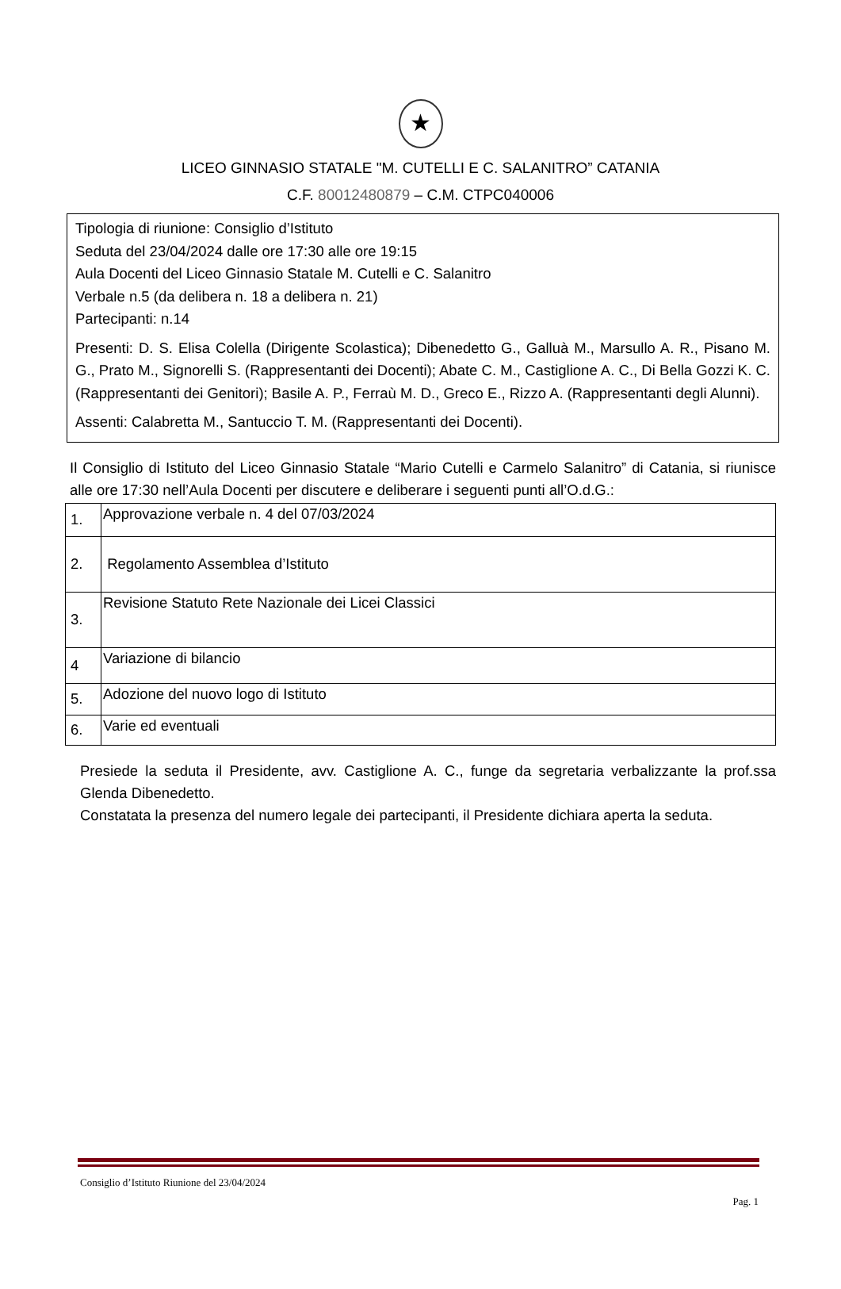★
LICEO GINNASIO STATALE "M. CUTELLI E C. SALANITRO” CATANIA
C.F. 80012480879 – C.M. CTPC040006
Tipologia di riunione: Consiglio d’Istituto
Seduta del 23/04/2024 dalle ore 17:30 alle ore 19:15
Aula Docenti del Liceo Ginnasio Statale M. Cutelli e C. Salanitro
Verbale n.5 (da delibera n. 18 a delibera n. 21)
Partecipanti: n.14
Presenti: D. S. Elisa Colella (Dirigente Scolastica); Dibenedetto G., Galluà M., Marsullo A. R., Pisano M. G., Prato M., Signorelli S. (Rappresentanti dei Docenti); Abate C. M., Castiglione A. C., Di Bella Gozzi K. C. (Rappresentanti dei Genitori); Basile A. P., Ferraù M. D., Greco E., Rizzo A. (Rappresentanti degli Alunni).
Assenti: Calabretta M., Santuccio T. M. (Rappresentanti dei Docenti).
Il Consiglio di Istituto del Liceo Ginnasio Statale “Mario Cutelli e Carmelo Salanitro” di Catania, si riunisce alle ore 17:30 nell’Aula Docenti per discutere e deliberare i seguenti punti all’O.d.G.:
| 1. | Approvazione verbale n. 4 del 07/03/2024 |
| 2. | Regolamento Assemblea d’Istituto |
| 3. | Revisione Statuto Rete Nazionale dei Licei Classici |
| 4 | Variazione di bilancio |
| 5. | Adozione del nuovo logo di Istituto |
| 6. | Varie ed eventuali |
Presiede la seduta il Presidente, avv. Castiglione A. C., funge da segretaria verbalizzante la prof.ssa Glenda Dibenedetto.
Constatata la presenza del numero legale dei partecipanti, il Presidente dichiara aperta la seduta.
Consiglio d’Istituto Riunione del 23/04/2024
Pag. 1